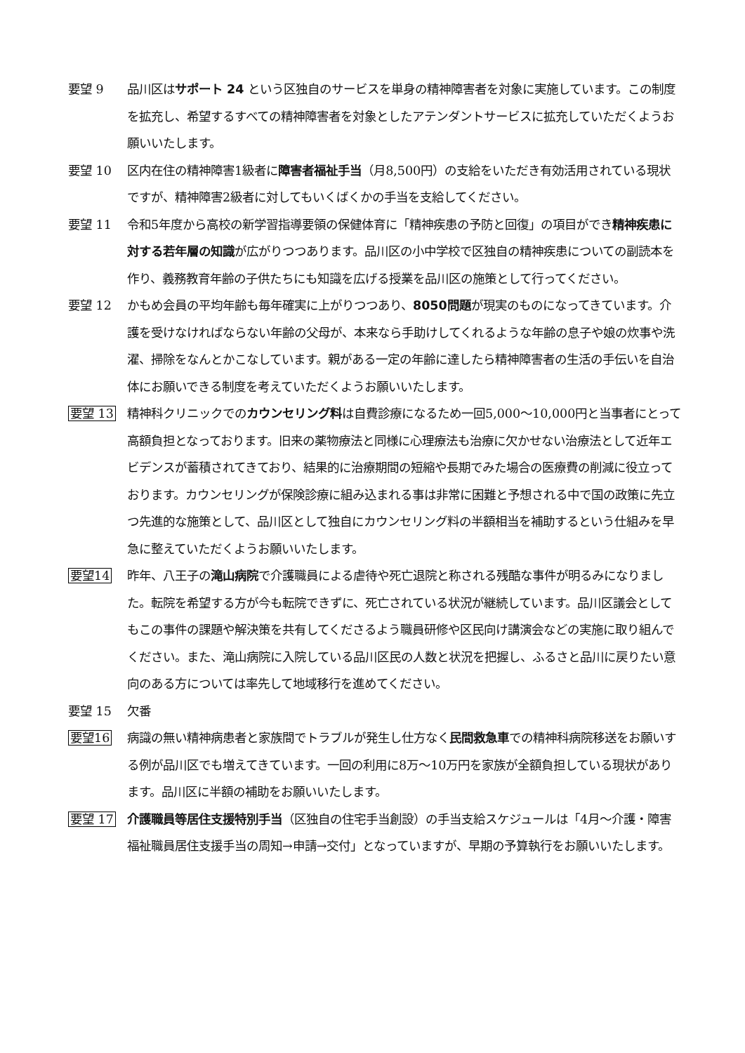要望 9 品川区はサポート 24 という区独自のサービスを単身の精神障害者を対象に実施しています。この制度を拡充し、希望するすべての精神障害者を対象としたアテンダントサービスに拡充していただくようお願いいたします。
要望 10 区内在住の精神障害1級者に障害者福祉手当（月8,500円）の支給をいただき有効活用されている現状ですが、精神障害2級者に対してもいくばくかの手当を支給してください。
要望 11 令和5年度から高校の新学習指導要領の保健体育に「精神疾患の予防と回復」の項目ができ精神疾患に対する若年層の知識が広がりつつあります。品川区の小中学校で区独自の精神疾患についての副読本を作り、義務教育年齢の子供たちにも知識を広げる授業を品川区の施策として行ってください。
要望 12 かもめ会員の平均年齢も毎年確実に上がりつつあり、8050問題が現実のものになってきています。介護を受けなければならない年齢の父母が、本来なら手助けしてくれるような年齢の息子や娘の炊事や洗濯、掃除をなんとかこなしています。親がある一定の年齢に達したら精神障害者の生活の手伝いを自治体にお願いできる制度を考えていただくようお願いいたします。
要望 13 精神科クリニックでのカウンセリング料は自費診療になるため一回5,000〜10,000円と当事者にとって高額負担となっております。旧来の薬物療法と同様に心理療法も治療に欠かせない治療法として近年エビデンスが蓄積されてきており、結果的に治療期間の短縮や長期でみた場合の医療費の削減に役立っております。カウンセリングが保険診療に組み込まれる事は非常に困難と予想される中で国の政策に先立つ先進的な施策として、品川区として独自にカウンセリング料の半額相当を補助するという仕組みを早急に整えていただくようお願いいたします。
要望14 昨年、八王子の滝山病院で介護職員による虐待や死亡退院と称される残酷な事件が明るみになりました。転院を希望する方が今も転院できずに、死亡されている状況が継続しています。品川区議会としてもこの事件の課題や解決策を共有してくださるよう職員研修や区民向け講演会などの実施に取り組んでください。また、滝山病院に入院している品川区民の人数と状況を把握し、ふるさと品川に戻りたい意向のある方については率先して地域移行を進めてください。
要望 15 欠番
要望16 病識の無い精神病患者と家族間でトラブルが発生し仕方なく民間救急車での精神科病院移送をお願いする例が品川区でも増えてきています。一回の利用に8万〜10万円を家族が全額負担している現状があります。品川区に半額の補助をお願いいたします。
要望 17 介護職員等居住支援特別手当（区独自の住宅手当創設）の手当支給スケジュールは「4月〜介護・障害福祉職員居住支援手当の周知→申請→交付」となっていますが、早期の予算執行をお願いいたします。